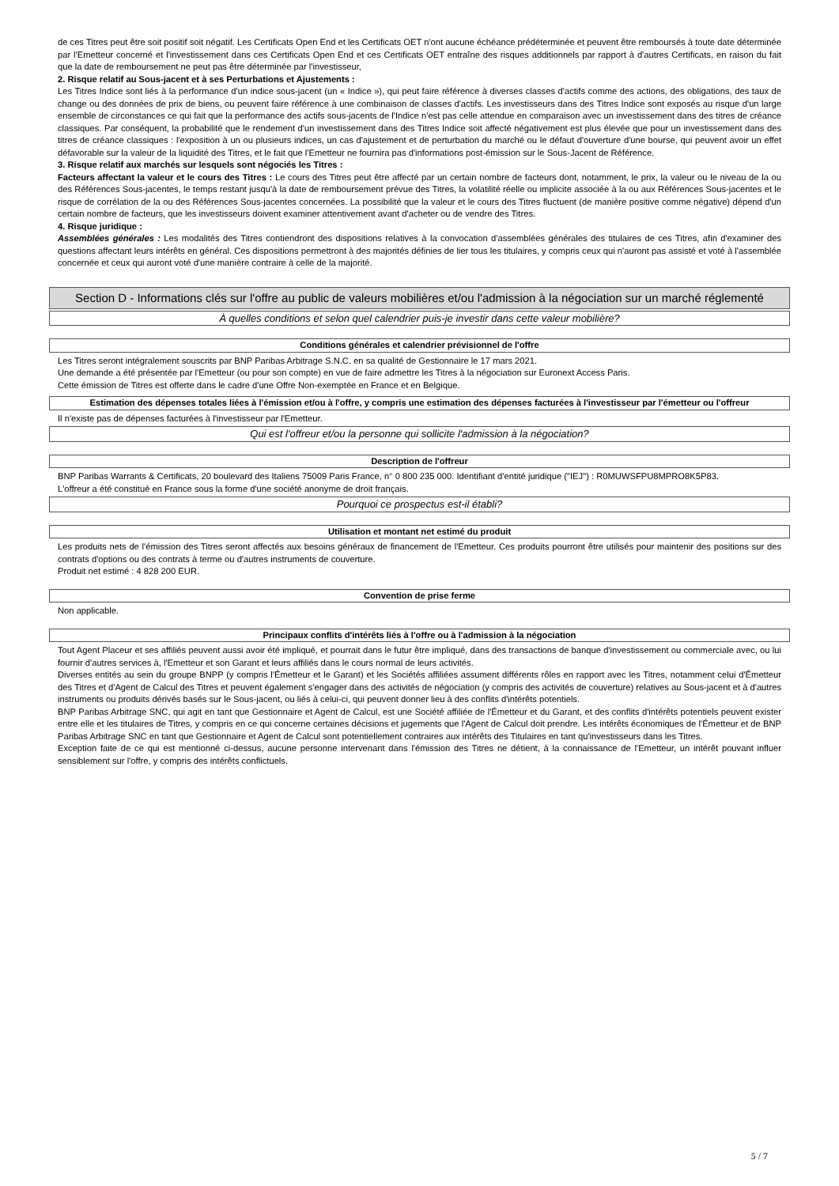de ces Titres peut être soit positif soit négatif. Les Certificats Open End et les Certificats OET n'ont aucune échéance prédéterminée et peuvent être remboursés à toute date déterminée par l'Emetteur concerné et l'investissement dans ces Certificats Open End et ces Certificats OET entraîne des risques additionnels par rapport à d'autres Certificats, en raison du fait que la date de remboursement ne peut pas être déterminée par l'investisseur,
2. Risque relatif au Sous-jacent et à ses Perturbations et Ajustements :
Les Titres Indice sont liés à la performance d'un indice sous-jacent (un « Indice »), qui peut faire référence à diverses classes d'actifs comme des actions, des obligations, des taux de change ou des données de prix de biens, ou peuvent faire référence à une combinaison de classes d'actifs. Les investisseurs dans des Titres Indice sont exposés au risque d'un large ensemble de circonstances ce qui fait que la performance des actifs sous-jacents de l'Indice n'est pas celle attendue en comparaison avec un investissement dans des titres de créance classiques. Par conséquent, la probabilité que le rendement d'un investissement dans des Titres Indice soit affecté négativement est plus élevée que pour un investissement dans des titres de créance classiques : l'exposition à un ou plusieurs indices, un cas d'ajustement et de perturbation du marché ou le défaut d'ouverture d'une bourse, qui peuvent avoir un effet défavorable sur la valeur de la liquidité des Titres, et le fait que l'Emetteur ne fournira pas d'informations post-émission sur le Sous-Jacent de Référence.
3. Risque relatif aux marchés sur lesquels sont négociés les Titres :
Facteurs affectant la valeur et le cours des Titres : Le cours des Titres peut être affecté par un certain nombre de facteurs dont, notamment, le prix, la valeur ou le niveau de la ou des Références Sous-jacentes, le temps restant jusqu'à la date de remboursement prévue des Titres, la volatilité réelle ou implicite associée à la ou aux Références Sous-jacentes et le risque de corrélation de la ou des Références Sous-jacentes concernées. La possibilité que la valeur et le cours des Titres fluctuent (de manière positive comme négative) dépend d'un certain nombre de facteurs, que les investisseurs doivent examiner attentivement avant d'acheter ou de vendre des Titres.
4. Risque juridique :
Assemblées générales : Les modalités des Titres contiendront des dispositions relatives à la convocation d'assemblées générales des titulaires de ces Titres, afin d'examiner des questions affectant leurs intérêts en général. Ces dispositions permettront à des majorités définies de lier tous les titulaires, y compris ceux qui n'auront pas assisté et voté à l'assemblée concernée et ceux qui auront voté d'une manière contraire à celle de la majorité.
Section D - Informations clés sur l'offre au public de valeurs mobilières et/ou l'admission à la négociation sur un marché réglementé
À quelles conditions et selon quel calendrier puis-je investir dans cette valeur mobilière?
Conditions générales et calendrier prévisionnel de l'offre
Les Titres seront intégralement souscrits par BNP Paribas Arbitrage S.N.C. en sa qualité de Gestionnaire le 17 mars 2021.
Une demande a été présentée par l'Emetteur (ou pour son compte) en vue de faire admettre les Titres à la négociation sur Euronext Access Paris.
Cette émission de Titres est offerte dans le cadre d'une Offre Non-exemptée en France et en Belgique.
Estimation des dépenses totales liées à l'émission et/ou à l'offre, y compris une estimation des dépenses facturées à l'investisseur par l'émetteur ou l'offreur
Il n'existe pas de dépenses facturées à l'investisseur par l'Emetteur.
Qui est l'offreur et/ou la personne qui sollicite l'admission à la négociation?
Description de l'offreur
BNP Paribas Warrants & Certificats, 20 boulevard des Italiens 75009 Paris France, n° 0 800 235 000. Identifiant d'entité juridique ("IEJ") : R0MUWSFPU8MPRO8K5P83.
L'offreur a été constitué en France sous la forme d'une société anonyme de droit français.
Pourquoi ce prospectus est-il établi?
Utilisation et montant net estimé du produit
Les produits nets de l'émission des Titres seront affectés aux besoins généraux de financement de l'Emetteur. Ces produits pourront être utilisés pour maintenir des positions sur des contrats d'options ou des contrats à terme ou d'autres instruments de couverture.
Produit net estimé : 4 828 200 EUR.
Convention de prise ferme
Non applicable.
Principaux conflits d'intérêts liés à l'offre ou à l'admission à la négociation
Tout Agent Placeur et ses affiliés peuvent aussi avoir été impliqué, et pourrait dans le futur être impliqué, dans des transactions de banque d'investissement ou commerciale avec, ou lui fournir d'autres services à, l'Emetteur et son Garant et leurs affiliés dans le cours normal de leurs activités.
Diverses entités au sein du groupe BNPP (y compris l'Émetteur et le Garant) et les Sociétés affiliées assument différents rôles en rapport avec les Titres, notamment celui d'Émetteur des Titres et d'Agent de Calcul des Titres et peuvent également s'engager dans des activités de négociation (y compris des activités de couverture) relatives au Sous-jacent et à d'autres instruments ou produits dérivés basés sur le Sous-jacent, ou liés à celui-ci, qui peuvent donner lieu à des conflits d'intérêts potentiels.
BNP Paribas Arbitrage SNC, qui agit en tant que Gestionnaire et Agent de Calcul, est une Société affiliée de l'Émetteur et du Garant, et des conflits d'intérêts potentiels peuvent exister entre elle et les titulaires de Titres, y compris en ce qui concerne certaines décisions et jugements que l'Agent de Calcul doit prendre. Les intérêts économiques de l'Émetteur et de BNP Paribas Arbitrage SNC en tant que Gestionnaire et Agent de Calcul sont potentiellement contraires aux intérêts des Titulaires en tant qu'investisseurs dans les Titres.
Exception faite de ce qui est mentionné ci-dessus, aucune personne intervenant dans l'émission des Titres ne détient, à la connaissance de l'Emetteur, un intérêt pouvant influer sensiblement sur l'offre, y compris des intérêts conflictuels.
5 / 7